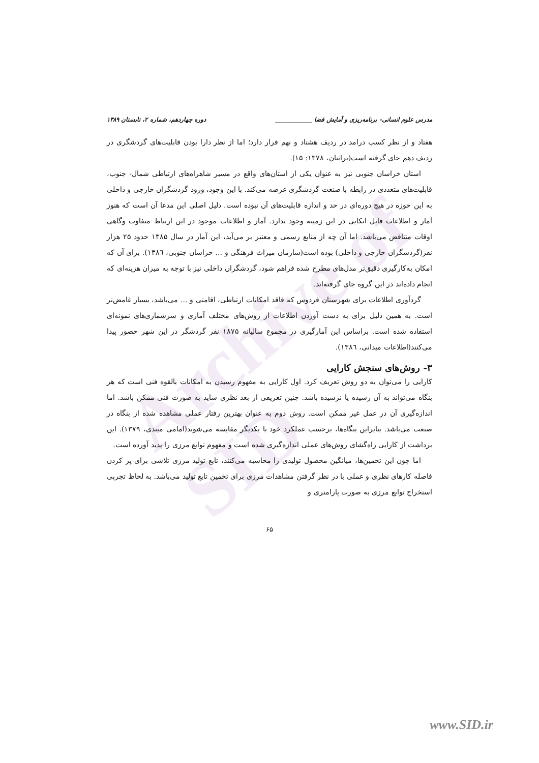Archive of SID
مدرس علوم انسانی- برنامه‌ریزی و آمایش فضا ____________ دوره چهاردهم، شماره ۲، تابستان ۱۳۸۹
هفتاد و از نظر کسب درامد در ردیف هشتاد و نهم قرار دارد؛ اما از نظر دارا بودن قابلیت‌های گردشگری در ردیف دهم جای گرفته است(براتیان، ۱۳۷۸: ۱۵).
استان خراسان جنوبی نیز به عنوان یکی از استان‌های واقع در مسیر شاهراه‌های ارتباطی شمال- جنوب، قابلیت‌های متعددی در رابطه با صنعت گردشگری عرضه می‌کند. با این وجود، ورود گردشگران خارجی و داخلی به این حوزه در هیچ دوره‌ای در حد و اندازه قابلیت‌های آن نبوده است. دلیل اصلی این مدعا آن است که هنوز آمار و اطلاعات قابل اتکایی در این زمینه وجود ندارد. آمار و اطلاعات موجود در این ارتباط متفاوت وگاهی اوقات متناقض می‌باشد. اما آن چه از منابع رسمی و معتبر بر می‌آید، این آمار در سال ۱۳۸۵ حدود ۲۵ هزار نفر(گردشگران خارجی و داخلی) بوده است(سازمان میراث فرهنگی و ... خراسان جنوبی، ۱۳۸٦). برای آن که امکان به‌کارگیری دقیق‌تر مدل‌های مطرح شده فراهم شود، گردشگران داخلی نیز با توجه به میزان هزینه‌ای که انجام داده‌اند در این گروه جای گرفته‌اند.
گردآوری اطلاعات برای شهرستان فردوس که فاقد امکانات ارتباطی، اقامتی و ... می‌باشد، بسیار غامض‌تر است. به همین دلیل برای به دست آوردن اطلاعات از روش‌های مختلف آماری و سرشماری‌های نمونه‌ای استفاده شده است. براساس این آمارگیری در مجموع سالیانه ۱۸۷۵ نفر گردشگر در این شهر حضور پیدا می‌کنند(اطلاعات میدانی، ۱۳۸٦).
۳- روش‌های سنجش کارایی
کارایی را می‌توان به دو روش تعریف کرد. اول کارایی به مفهوم رسیدن به امکانات بالقوه فنی است که هر بنگاه می‌تواند به آن رسیده یا نرسیده باشد. چنین تعریفی از بعد نظری شاید به صورت فنی ممکن باشد. اما اندازه‌گیری آن در عمل غیر ممکن است. روش دوم به عنوان بهترین رفتار عملی مشاهده شده از بنگاه در صنعت می‌باشد. بنابراین بنگاه‌ها، برحسب عملکرد خود با یکدیگر مقایسه می‌شوند(امامی میبدی، ۱۳۷۹). این برداشت از کارایی راه‌گشای روش‌های عملی اندازه‌گیری شده است و مفهوم توابع مرزی را پدید آورده است.
اما چون این تخمین‌ها، میانگین محصول تولیدی را محاسبه می‌کنند، تابع تولید مرزی تلاشی برای پر کردن فاصله کارهای نظری و عملی با در نظر گرفتن مشاهدات مرزی برای تخمین تابع تولید می‌باشد. به لحاظ تجربی استخراج توابع مرزی به صورت پارامتری و
۶۵
www.SID.ir